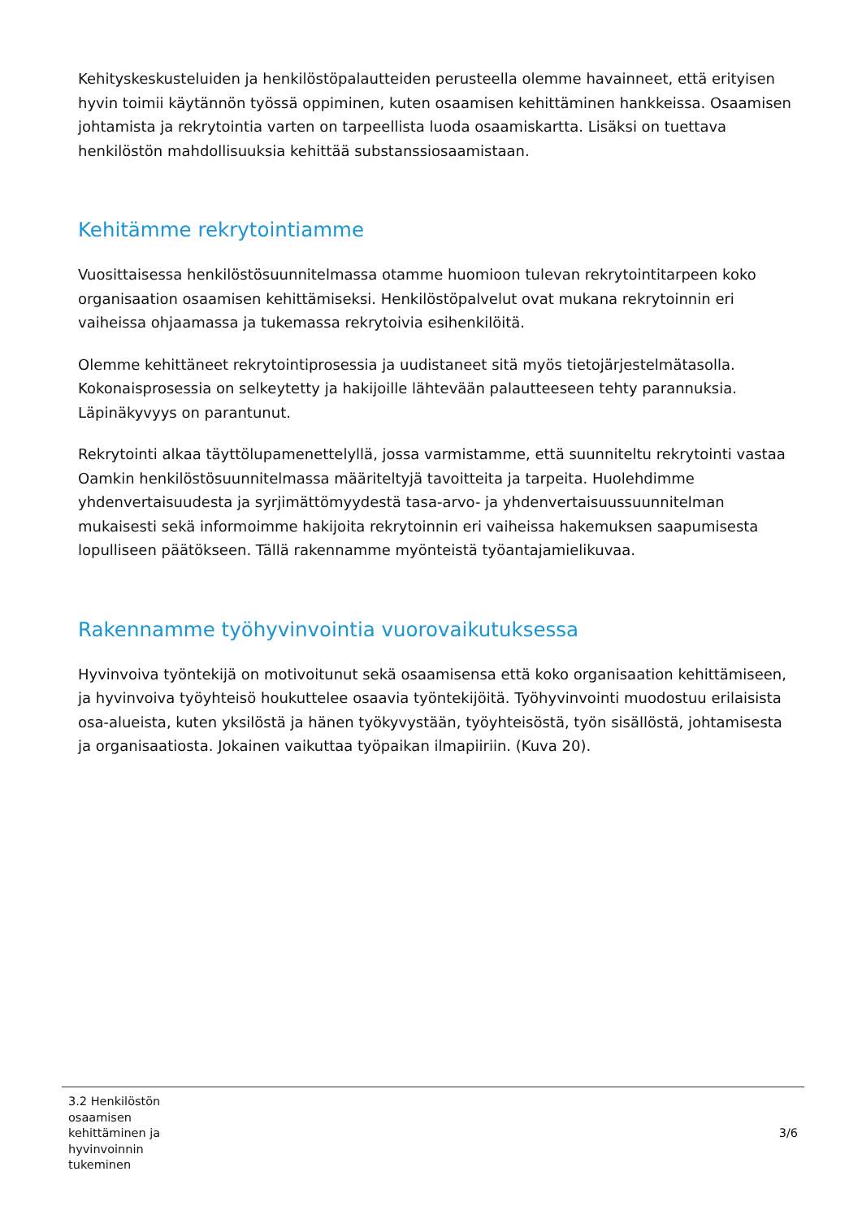Kehityskeskusteluiden ja henkilöstöpalautteiden perusteella olemme havainneet, että erityisen hyvin toimii käytännön työssä oppiminen, kuten osaamisen kehittäminen hankkeissa. Osaamisen johtamista ja rekrytointia varten on tarpeellista luoda osaamiskartta. Lisäksi on tuettava henkilöstön mahdollisuuksia kehittää substanssiosaamistaan.
Kehitämme rekrytointiamme
Vuosittaisessa henkilöstösuunnitelmassa otamme huomioon tulevan rekrytointitarpeen koko organisaation osaamisen kehittämiseksi. Henkilöstöpalvelut ovat mukana rekrytoinnin eri vaiheissa ohjaamassa ja tukemassa rekrytoivia esihenkilöitä.
Olemme kehittäneet rekrytointiprosessia ja uudistaneet sitä myös tietojärjestelmätasolla. Kokonaisprosessia on selkeytetty ja hakijoille lähtevään palautteeseen tehty parannuksia. Läpinäkyvyys on parantunut.
Rekrytointi alkaa täyttölupamenettelyllä, jossa varmistamme, että suunniteltu rekrytointi vastaa Oamkin henkilöstösuunnitelmassa määriteltyjä tavoitteita ja tarpeita. Huolehdimme yhdenvertaisuudesta ja syrjimättömyydestä tasa-arvo- ja yhdenvertaisuussuunnitelman mukaisesti sekä informoimme hakijoita rekrytoinnin eri vaiheissa hakemuksen saapumisesta lopulliseen päätökseen. Tällä rakennamme myönteistä työantajamielikuvaa.
Rakennamme työhyvinvointia vuorovaikutuksessa
Hyvinvoiva työntekijä on motivoitunut sekä osaamisensa että koko organisaation kehittämiseen, ja hyvinvoiva työyhteisö houkuttelee osaavia työntekijöitä. Työhyvinvointi muodostuu erilaisista osa-alueista, kuten yksilöstä ja hänen työkyvystään, työyhteisöstä, työn sisällöstä, johtamisesta ja organisaatiosta. Jokainen vaikuttaa työpaikan ilmapiiriin. (Kuva 20).
3.2 Henkilöstön osaamisen kehittäminen ja hyvinvoinnin tukeminen
3/6